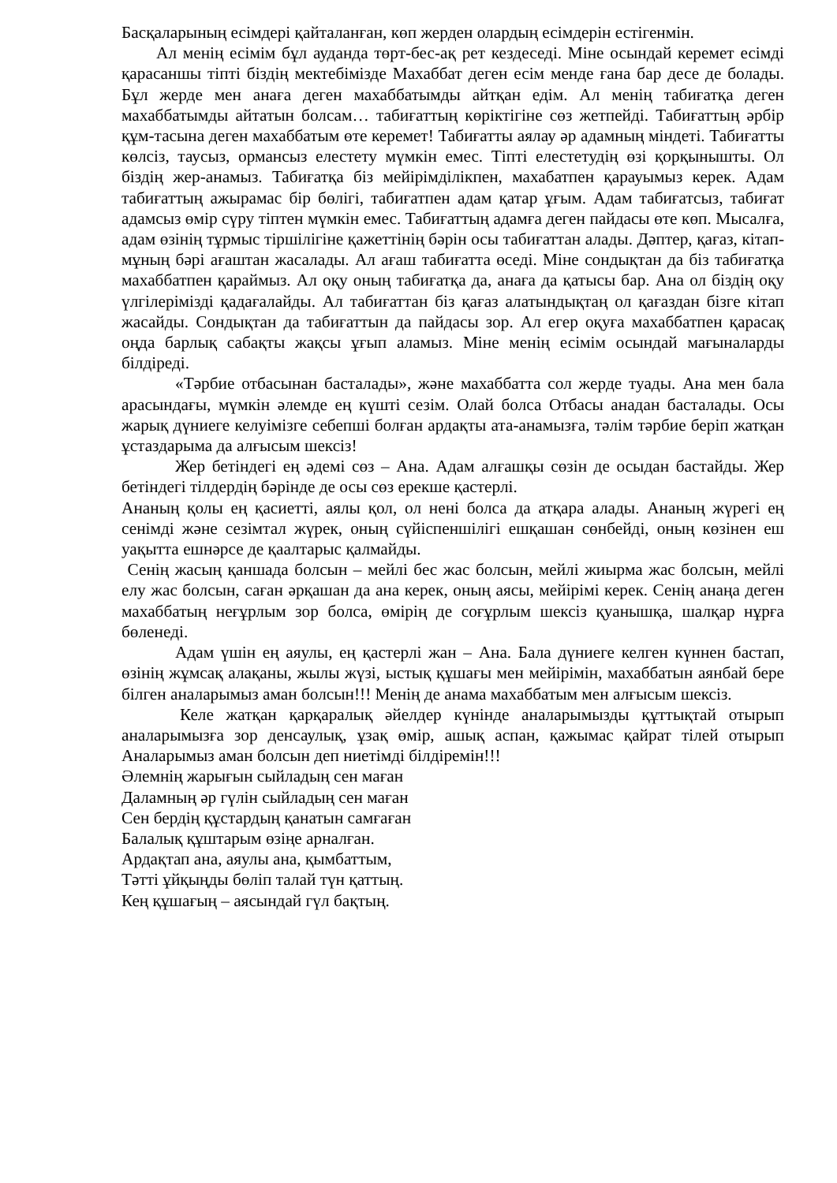Басқаларының есімдері қайталанған, көп жерден олардың есімдерін естігенмін.
Ал менің есімім бұл ауданда төрт-бес-ақ рет кездеседі. Міне осындай керемет есімді қарасаншы тіпті біздің мектебімізде Махаббат деген есім менде ғана бар десе де болады. Бұл жерде мен анаға деген махаббатымды айтқан едім. Ал менің табиғатқа деген махаббатымды айтатын болсам… табиғаттың көріктігіне сөз жетпейді. Табиғаттың әрбір құм-тасына деген махаббатым өте керемет! Табиғатты аялау әр адамның міндеті. Табиғатты көлсіз, таусыз, ормансыз елестету мүмкін емес. Тіпті елестетудің өзі қорқынышты. Ол біздің жер-анамыз. Табиғатқа біз мейірімділікпен, махабатпен қарауымыз керек. Адам табиғаттың ажырамас бір бөлігі, табиғатпен адам қатар ұғым. Адам табиғатсыз, табиғат адамсыз өмір сүру тіптен мүмкін емес. Табиғаттың адамға деген пайдасы өте көп. Мысалға, адам өзінің тұрмыс тіршілігіне қажеттінің бәрін осы табиғаттан алады. Дәптер, қағаз, кітап-мұның бәрі ағаштан жасалады. Ал ағаш табиғатта өседі. Міне сондықтан да біз табиғатқа махаббатпен қараймыз. Ал оқу оның табиғатқа да, анаға да қатысы бар. Ана ол біздің оқу үлгілерімізді қадағалайды. Ал табиғаттан біз қағаз алатындықтаң ол қағаздан бізге кітап жасайды. Сондықтан да табиғаттын да пайдасы зор. Ал егер оқуға махаббатпен қарасақ оңда барлық сабақты жақсы ұғып аламыз. Міне менің есімім осындай мағыналарды білдіреді.
«Тәрбие отбасынан басталады», және махаббатта сол жерде туады. Ана мен бала арасындағы, мүмкін әлемде ең күшті сезім. Олай болса Отбасы анадан басталады. Осы жарық дүниеге келуімізге себепші болған ардақты ата-анамызға, тәлім тәрбие беріп жатқан ұстаздарыма да алғысым шексіз!
Жер бетіндегі ең әдемі сөз – Ана. Адам алғашқы сөзін де осыдан бастайды. Жер бетіндегі тілдердің бәрінде де осы сөз ерекше қастерлі.
Ананың қолы ең қасиетті, аялы қол, ол нені болса да атқара алады. Ананың жүрегі ең сенімді және сезімтал жүрек, оның сүйіспеншілігі ешқашан сөнбейді, оның көзінен еш уақытта ешнәрсе де қаалтарыс қалмайды.
Сенің жасың қаншада болсын – мейлі бес жас болсын, мейлі жиырма жас болсын, мейлі елу жас болсын, саған әрқашан да ана керек, оның аясы, мейірімі керек. Сенің анаңа деген махаббатың неғұрлым зор болса, өмірің де соғұрлым шексіз қуанышқа, шалқар нұрға бөленеді.
Адам үшін ең аяулы, ең қастерлі жан – Ана. Бала дүниеге келген күннен бастап, өзінің жұмсақ алақаны, жылы жүзі, ыстық құшағы мен мейірімін, махаббатын аянбай бере білген аналарымыз аман болсын!!! Менің де анама махаббатым мен алғысым шексіз.
Келе жатқан қарқаралық әйелдер күнінде аналарымызды құттықтай отырып аналарымызға зор денсаулық, ұзақ өмір, ашық аспан, қажымас қайрат тілей отырып Аналарымыз аман болсын деп ниетімді білдіремін!!!
Әлемнің жарығын сыйладың сен маған
Даламның әр гүлін сыйладың сен маған
Сен бердің құстардың қанатын самғаған
Балалық құштарым өзіңе арналған.
Ардақтап ана, аяулы ана, қымбаттым,
Тәтті ұйқыңды бөліп талай түн қаттың.
Кең құшағың – аясындай гүл бақтың.